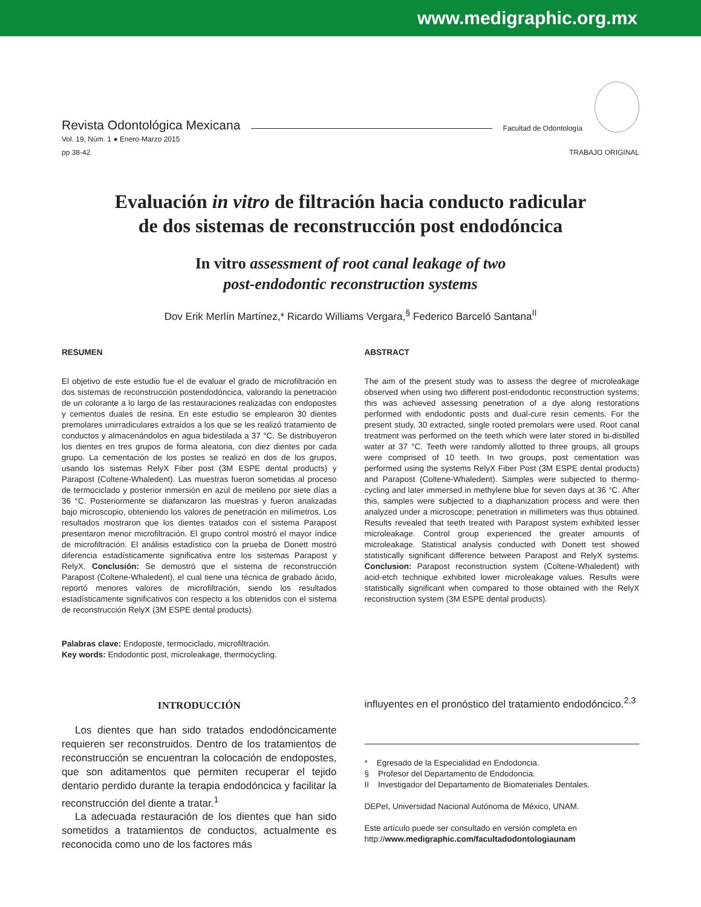www.medigraphic.org.mx
Revista Odontológica Mexicana Facultad de Odontología
Vol. 19, Núm. 1 ● Enero-Marzo 2015
pp 38-42
TRABAJO ORIGINAL
Evaluación in vitro de filtración hacia conducto radicular
de dos sistemas de reconstrucción post endodóncica
In vitro assessment of root canal leakage of two
post-endodontic reconstruction systems
Dov Erik Merlín Martínez,* Ricardo Williams Vergara,<sup>§</sup> Federico Barceló Santana<sup>II</sup>
RESUMEN
El objetivo de este estudio fue el de evaluar el grado de microfiltración en dos sistemas de reconstrucción postendodóncica, valorando la penetración de un colorante a lo largo de las restauraciones realizadas con endopostes y cementos duales de resina. En este estudio se emplearon 30 dientes premolares unirradiculares extraídos a los que se les realizó tratamiento de conductos y almacenándolos en agua bidestilada a 37 °C. Se distribuyeron los dientes en tres grupos de forma aleatoria, con diez dientes por cada grupo. La cementación de los postes se realizó en dos de los grupos, usando los sistemas RelyX Fiber post (3M ESPE dental products) y Parapost (Coltene-Whaledent). Las muestras fueron sometidas al proceso de termociclado y posterior inmersión en azul de metileno por siete días a 36 °C. Posteriormente se diafanizaron las muestras y fueron analizadas bajo microscopio, obteniendo los valores de penetración en milímetros. Los resultados mostraron que los dientes tratados con el sistema Parapost presentaron menor microfiltración. El grupo control mostró el mayor índice de microfiltración. El análisis estadístico con la prueba de Donett mostró diferencia estadísticamente significativa entre los sistemas Parapost y RelyX. Conclusión: Se demostró que el sistema de reconstrucción Parapost (Coltene-Whaledent), el cual tiene una técnica de grabado ácido, reportó menores valores de microfiltración, siendo los resultados estadísticamente significativos con respecto a los obtenidos con el sistema de reconstrucción RelyX (3M ESPE dental products).
Palabras clave: Endoposte, termociclado, microfiltración.
Key words: Endodontic post, microleakage, thermocycling.
ABSTRACT
The aim of the present study was to assess the degree of microleakage observed when using two different post-endodontic reconstruction systems; this was achieved assessing penetration of a dye along restorations performed with endodontic posts and dual-cure resin cements. For the present study, 30 extracted, single rooted premolars were used. Root canal treatment was performed on the teeth which were later stored in bi-distilled water at 37 °C. Teeth were randomly allotted to three groups, all groups were comprised of 10 teeth. In two groups, post cementation was performed using the systems RelyX Fiber Post (3M ESPE dental products) and Parapost (Coltene-Whaledent). Samples were subjected to thermo-cycling and later immersed in methylene blue for seven days at 36 °C. After this, samples were subjected to a diaphanization process and were then analyzed under a microscope; penetration in millimeters was thus obtained. Results revealed that teeth treated with Parapost system exhibited lesser microleakage. Control group experienced the greater amounts of microleakage. Statistical analysis conducted with Donett test showed statistically significant difference between Parapost and RelyX systems. Conclusion: Parapost reconstruction system (Coltene-Whaledent) with acid-etch technique exhibited lower microleakage values. Results were statistically significant when compared to those obtained with the RelyX reconstruction system (3M ESPE dental products).
INTRODUCCIÓN
Los dientes que han sido tratados endodóncicamente requieren ser reconstruidos. Dentro de los tratamientos de reconstrucción se encuentran la colocación de endopostes, que son aditamentos que permiten recuperar el tejido dentario perdido durante la terapia endodóncica y facilitar la reconstrucción del diente a tratar.<sup>1</sup>
La adecuada restauración de los dientes que han sido sometidos a tratamientos de conductos, actualmente es reconocida como uno de los factores más
influyentes en el pronóstico del tratamiento endodóncico.<sup>2,3</sup>
* Egresado de la Especialidad en Endodoncia.
§ Profesor del Departamento de Endodoncia.
II Investigador del Departamento de Biomateriales Dentales.
DEPeI, Universidad Nacional Autónoma de México, UNAM.
Este artículo puede ser consultado en versión completa en
http://www.medigraphic.com/facultadodontologiaunam